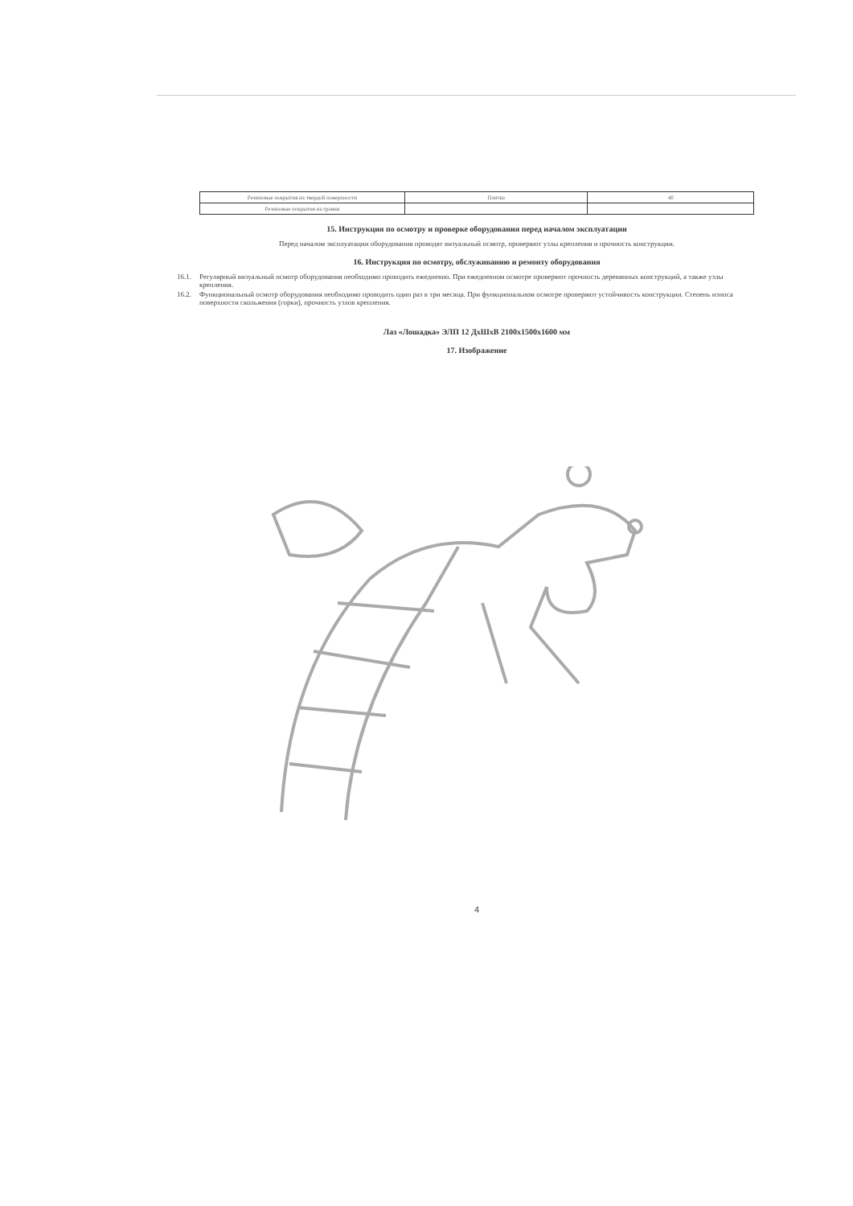| Резиновые покрытия на твердой поверхности | Плитка | 40 |
| Резиновые покрытия на гравии | | |
15. Инструкция по осмотру и проверке оборудования перед началом эксплуатации
Перед началом эксплуатации оборудования проводят визуальный осмотр, проверяют узлы крепления и прочность конструкции.
16. Инструкция по осмотру, обслуживанию и ремонту оборудования
16.1. Регулярный визуальный осмотр оборудования необходимо проводить ежедневно. При ежедневном осмотре проверяют прочность деревянных конструкций, а также узлы крепления.
16.2. Функциональный осмотр оборудования необходимо проводить один раз в три месяца. При функциональном осмотре проверяют устойчивость конструкции. Степень износа поверхности скольжения (горки), прочность узлов крепления.
Лаз «Лошадка» ЭЛП 12 ДхШхВ 2100х1500х1600 мм
17. Изображение
4